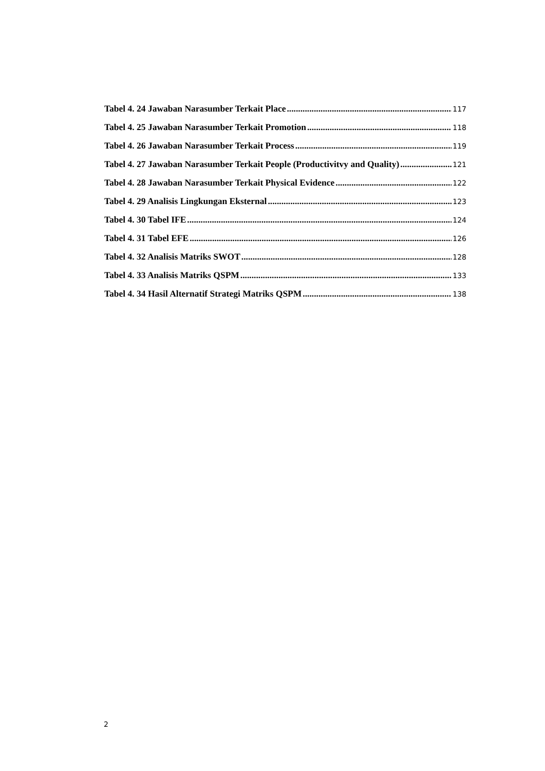Tabel 4. 24 Jawaban Narasumber Terkait Place 117
Tabel 4. 25 Jawaban Narasumber Terkait Promotion 118
Tabel 4. 26 Jawaban Narasumber Terkait Process 119
Tabel 4. 27 Jawaban Narasumber Terkait People (Productivitvy and Quality) 121
Tabel 4. 28 Jawaban Narasumber Terkait Physical Evidence 122
Tabel 4. 29 Analisis Lingkungan Eksternal 123
Tabel 4. 30 Tabel IFE 124
Tabel 4. 31 Tabel EFE 126
Tabel 4. 32 Analisis Matriks SWOT 128
Tabel 4. 33 Analisis Matriks QSPM 133
Tabel 4. 34 Hasil Alternatif Strategi Matriks QSPM 138
2